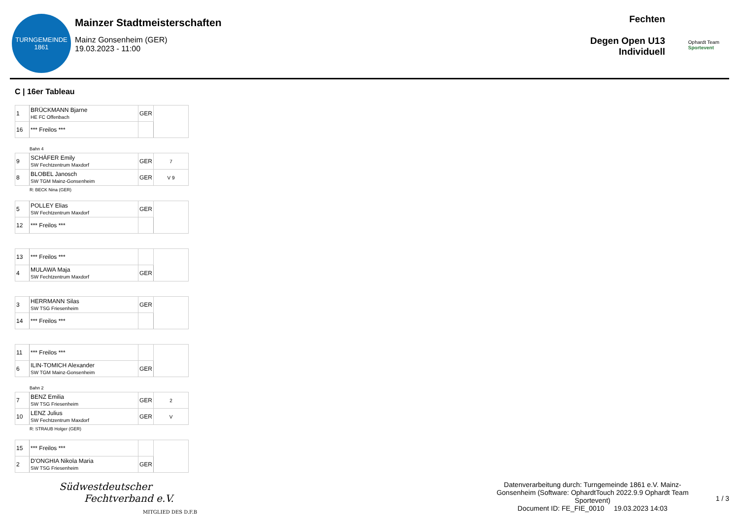TURNGEMEINDE
1861
Mainzer Stadtmeisterschaften
Mainz Gonsenheim (GER)
19.03.2023 - 11:00
Fechten
Degen Open U13
Individuell
Ophardt Team
Sportevent
C | 16er Tableau
| 1 | BRÜCKMANN Bjarne HE FC Offenbach | GER | |
| 16 | *** Freilos *** | | |
Bahn 4
| 9 | SCHÄFER Emily SW Fechtzentrum Maxdorf | GER | 7 |
| 8 | BLOBEL Janosch SW TGM Mainz-Gonsenheim | GER | V 9 |
R: BECK Nina (GER)
| 5 | POLLEY Elias SW Fechtzentrum Maxdorf | GER | |
| 12 | *** Freilos *** | | |
| 13 | *** Freilos *** | | |
| 4 | MULAWA Maja SW Fechtzentrum Maxdorf | GER | |
| 3 | HERRMANN Silas SW TSG Friesenheim | GER | |
| 14 | *** Freilos *** | | |
| 11 | *** Freilos *** | | |
| 6 | ILIN-TOMICH Alexander SW TGM Mainz-Gonsenheim | GER | |
Bahn 2
| 7 | BENZ Emilia SW TSG Friesenheim | GER | 2 |
| 10 | LENZ Julius SW Fechtzentrum Maxdorf | GER | V |
R: STRAUB Holger (GER)
| 15 | *** Freilos *** | | |
| 2 | D'ONGHIA Nikola Maria SW TSG Friesenheim | GER | |
Südwestdeutscher
Fechtverband e.V.
MITGLIED DES D.F.B
Datenverarbeitung durch: Turngemeinde 1861 e.V. Mainz-Gonsenheim (Software: OphardtTouch 2022.9.9 Ophardt Team Sportevent)
Document ID: FE_FIE_0010 19.03.2023 14:03
1 / 3